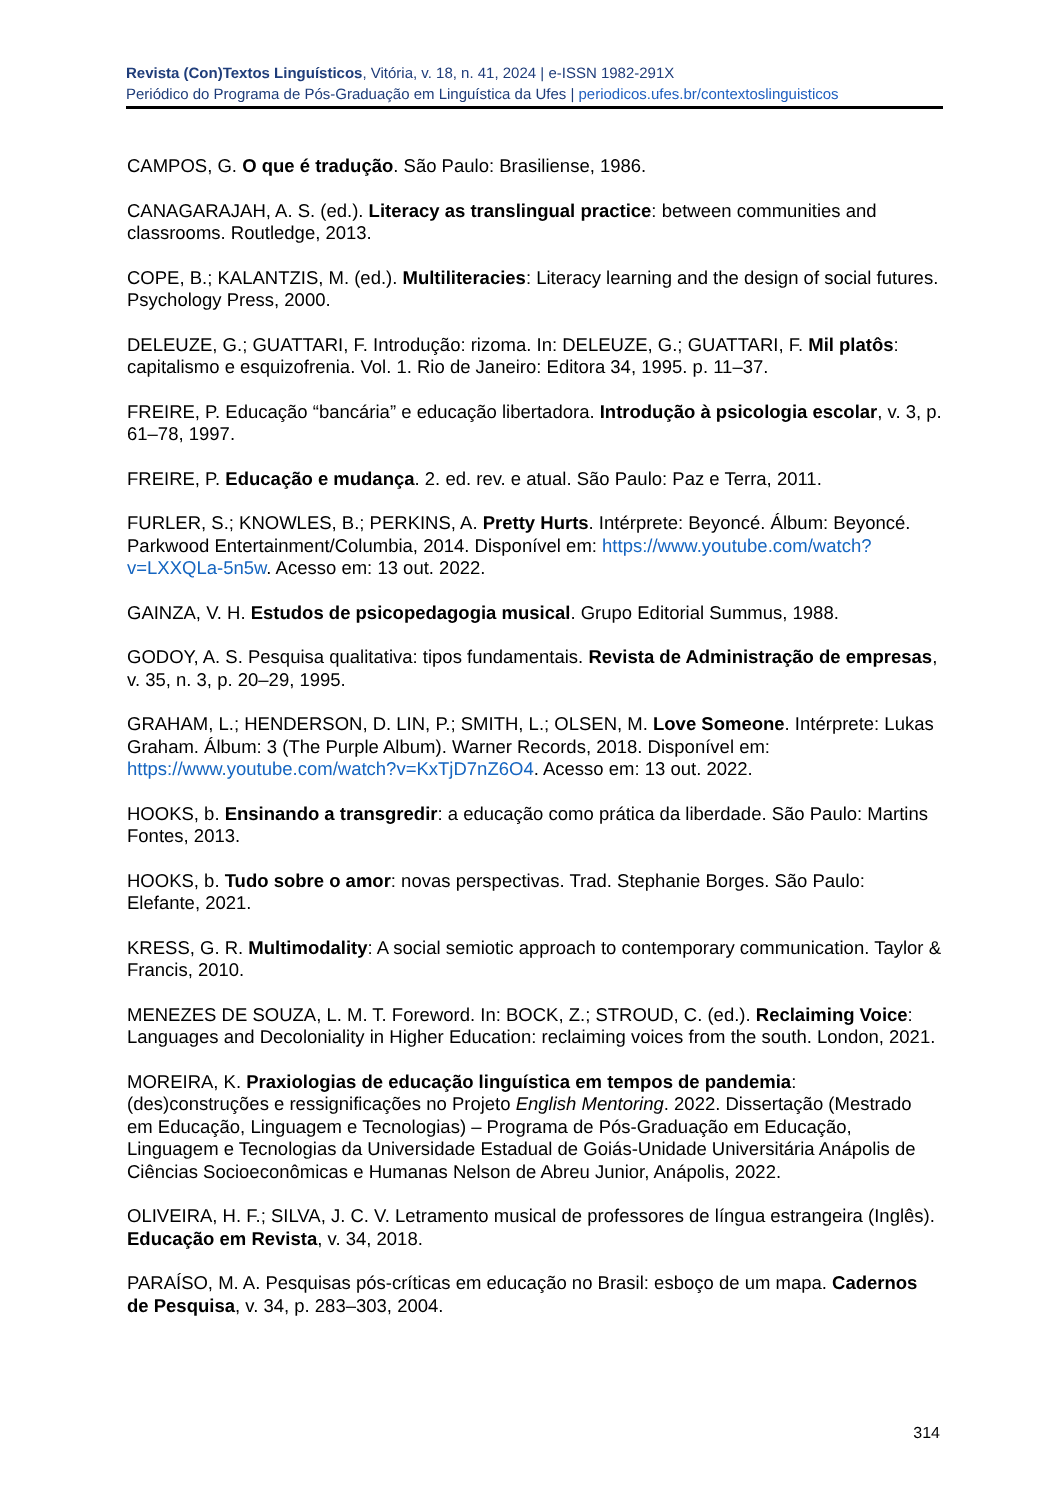Revista (Con)Textos Linguísticos, Vitória, v. 18, n. 41, 2024 | e-ISSN 1982-291X
Periódico do Programa de Pós-Graduação em Linguística da Ufes | periodicos.ufes.br/contextoslinguisticos
CAMPOS, G. O que é tradução. São Paulo: Brasiliense, 1986.
CANAGARAJAH, A. S. (ed.). Literacy as translingual practice: between communities and classrooms. Routledge, 2013.
COPE, B.; KALANTZIS, M. (ed.). Multiliteracies: Literacy learning and the design of social futures. Psychology Press, 2000.
DELEUZE, G.; GUATTARI, F. Introdução: rizoma. In: DELEUZE, G.; GUATTARI, F. Mil platôs: capitalismo e esquizofrenia. Vol. 1. Rio de Janeiro: Editora 34, 1995. p. 11–37.
FREIRE, P. Educação “bancária” e educação libertadora. Introdução à psicologia escolar, v. 3, p. 61–78, 1997.
FREIRE, P. Educação e mudança. 2. ed. rev. e atual. São Paulo: Paz e Terra, 2011.
FURLER, S.; KNOWLES, B.; PERKINS, A. Pretty Hurts. Intérprete: Beyoncé. Álbum: Beyoncé. Parkwood Entertainment/Columbia, 2014. Disponível em: https://www.youtube.com/watch?v=LXXQLa-5n5w. Acesso em: 13 out. 2022.
GAINZA, V. H. Estudos de psicopedagogia musical. Grupo Editorial Summus, 1988.
GODOY, A. S. Pesquisa qualitativa: tipos fundamentais. Revista de Administração de empresas, v. 35, n. 3, p. 20–29, 1995.
GRAHAM, L.; HENDERSON, D. LIN, P.; SMITH, L.; OLSEN, M. Love Someone. Intérprete: Lukas Graham. Álbum: 3 (The Purple Album). Warner Records, 2018. Disponível em: https://www.youtube.com/watch?v=KxTjD7nZ6O4. Acesso em: 13 out. 2022.
HOOKS, b. Ensinando a transgredir: a educação como prática da liberdade. São Paulo: Martins Fontes, 2013.
HOOKS, b. Tudo sobre o amor: novas perspectivas. Trad. Stephanie Borges. São Paulo: Elefante, 2021.
KRESS, G. R. Multimodality: A social semiotic approach to contemporary communication. Taylor & Francis, 2010.
MENEZES DE SOUZA, L. M. T. Foreword. In: BOCK, Z.; STROUD, C. (ed.). Reclaiming Voice: Languages and Decoloniality in Higher Education: reclaiming voices from the south. London, 2021.
MOREIRA, K. Praxiologias de educação linguística em tempos de pandemia: (des)construções e ressignificações no Projeto English Mentoring. 2022. Dissertação (Mestrado em Educação, Linguagem e Tecnologias) – Programa de Pós-Graduação em Educação, Linguagem e Tecnologias da Universidade Estadual de Goiás-Unidade Universitária Anápolis de Ciências Socioeconômicas e Humanas Nelson de Abreu Junior, Anápolis, 2022.
OLIVEIRA, H. F.; SILVA, J. C. V. Letramento musical de professores de língua estrangeira (Inglês). Educação em Revista, v. 34, 2018.
PARAÍSO, M. A. Pesquisas pós-críticas em educação no Brasil: esboço de um mapa. Cadernos de Pesquisa, v. 34, p. 283–303, 2004.
314